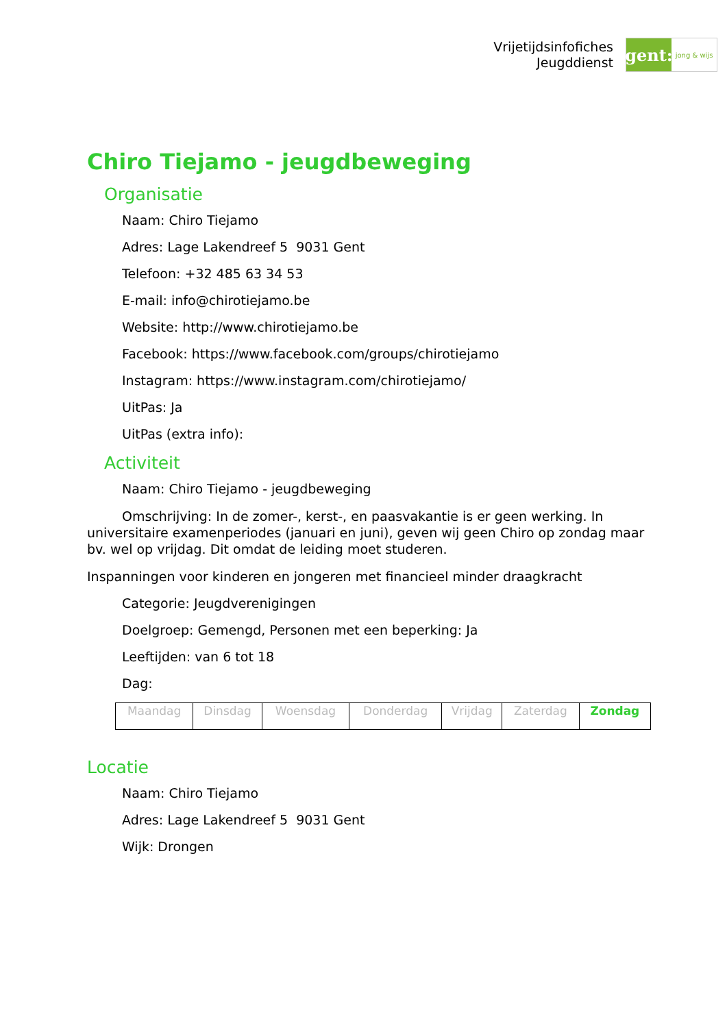Vrijetijdsinfofiches
Jeugddienst
gent:
jong & wijs
Chiro Tiejamo - jeugdbeweging
Organisatie
Naam: Chiro Tiejamo
Adres: Lage Lakendreef 5 9031 Gent
Telefoon: +32 485 63 34 53
E-mail: info@chirotiejamo.be
Website: http://www.chirotiejamo.be
Facebook: https://www.facebook.com/groups/chirotiejamo
Instagram: https://www.instagram.com/chirotiejamo/
UitPas: Ja
UitPas (extra info):
Activiteit
Naam: Chiro Tiejamo - jeugdbeweging
Omschrijving: In de zomer-, kerst-, en paasvakantie is er geen werking. In universitaire examenperiodes (januari en juni), geven wij geen Chiro op zondag maar bv. wel op vrijdag. Dit omdat de leiding moet studeren.
Inspanningen voor kinderen en jongeren met financieel minder draagkracht
Categorie: Jeugdverenigingen
Doelgroep: Gemengd, Personen met een beperking: Ja
Leeftijden: van 6 tot 18
Dag:
| Maandag | Dinsdag | Woensdag | Donderdag | Vrijdag | Zaterdag | Zondag |
Locatie
Naam: Chiro Tiejamo
Adres: Lage Lakendreef 5 9031 Gent
Wijk: Drongen